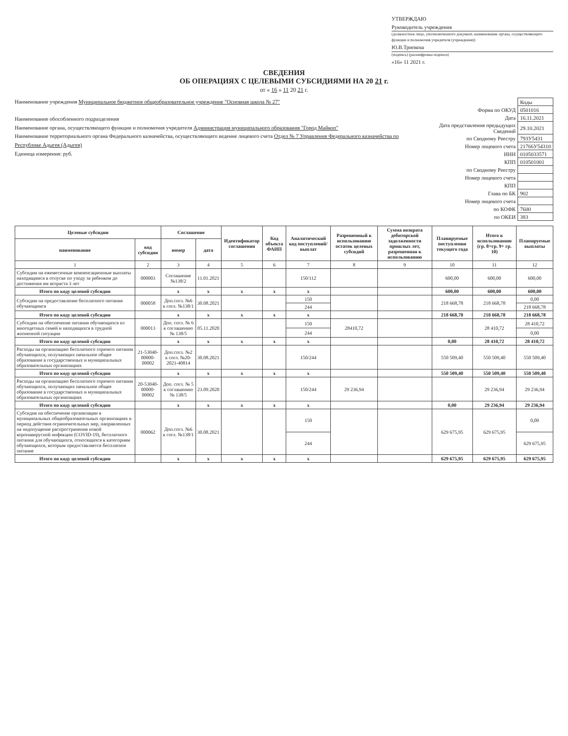УТВЕРЖДАЮ
Руководитель учреждения
(должностное лицо, уполномоченного документ, наименование органа, осуществляющего функции и полномочия учредителя (учреждения))
Ю.В.Трипкош
(подпись) (расшифровка подписи)
«16» 11 2021 г.
СВЕДЕНИЯ
ОБ ОПЕРАЦИЯХ С ЦЕЛЕВЫМИ СУБСИДИЯМИ НА 20 21 г.
от « 16 » 11 20 21 г.
Наименование учреждения Муниципальное бюджетное общеобразовательное учреждение "Основная школа № 27"
Наименование обособленного подразделения
Наименование органа, осуществляющего функции и полномочия учредителя Администрация муниципального образования "Город Майкоп"
Наименование территориального органа Федерального казначейства, осуществляющего ведение лицевого счета Отдел № 7 Управления Федерального казначейства по Республике Адыгея (Адыгея)
Единица измерения: руб.
| | Коды |
| Форма по ОКУД | 0501016 |
| Дата | 16.11.2021 |
| Дата представления предыдущих Сведений | 29.10.2021 |
| по Сводному Реестру | 793У5431 |
| Номер лицевого счета | 21766У54310 |
| ИНН | 0105033571 |
| КПП | 010501001 |
| по Сводному Реестру | |
| Номер лицевого счета | |
| КПП | |
| Глава по БК | 902 |
| Номер лицевого счета | |
| по КОФК | 7600 |
| по ОКЕИ | 383 |
| Целевые субсидии | | Соглашение | | Идентификатор соглашения | Код объекта ФАИП | Аналитический код поступлений/ выплат | Разрешенный к использованию остаток целевых субсидий | Сумма возврата дебиторской задолженности прошлых лет, разрешенная к использованию | Планируемые поступления текущего года | Итого к использованию (гр. 8+гр. 9+ гр. 10) | Планируемые выплаты |
| --- | --- | --- | --- | --- | --- | --- | --- | --- | --- | --- | --- |
| наименование | код субсидии | номер | дата | | | | | | | | |
| 1 | 2 | 3 | 4 | 5 | 6 | 7 | 8 | 9 | 10 | 11 | 12 |
| Субсидии на ежемесячные компенсационные выплаты находящимся в отпуске по уходу за ребенком до достижения им возраста 3 лет | 000003 | Соглашение №138/2 | 11.01.2021 | | | 150/112 | | | 600,00 | 600,00 | 600,00 |
| Итого по коду целевой субсидии | | x | x | x | x | x | | | 600,00 | 600,00 | 600,00 |
| Субсидии на предоставление бесплатного питания обучающимся | 000058 | Доп.согл. №6 к согл. №138/1 | 30.08.2021 | | | 150 | | | 218 668,78 | 218 668,78 | 0,00 |
| | | | | | | 244 | | | | | 218 668,78 |
| Итого по коду целевой субсидии | | x | x | x | x | x | | | 218 668,78 | 218 668,78 | 218 668,78 |
| Субсидии на обеспечение питания обучающихся из многодетных семей и находящихся в трудной жизненной ситуации | 000013 | Доп. согл. № 6 к соглашению № 138/5 | 05.11.2020 | | | 150 | 28410,72 | | | 28 410,72 | 28 410,72 |
| | | | | | | 244 | | | | | 0,00 |
| Итого по коду целевой субсидии | | x | x | x | x | x | | | 0,00 | 28 410,72 | 28 410,72 |
| Расходы на организацию бесплатного горячего питания обучающихся, получающих начальное общее образование в государственных и муниципальных образовательных организациях | 21-53040-00000-00002 | Доп.согл. №2 к согл. №20-2021-40814 | 30.08.2021 | | | 150/244 | | | 550 509,40 | 550 509,40 | 550 509,40 |
| Итого по коду целевой субсидии | | x | x | x | x | x | | | 550 509,40 | 550 509,40 | 550 509,40 |
| Расходы на организацию бесплатного горячего питания обучающихся, получающих начальное общее образование в государственных и муниципальных образовательных организациях | 20-53040-00000-00002 | Доп. согл. № 5 к соглашению № 138/5 | 23.09.2020 | | | 150/244 | 29 236,94 | | | 29 236,94 | 29 236,94 |
| Итого по коду целевой субсидии | | x | x | x | x | x | | | 0,00 | 29 236,94 | 29 236,94 |
| Субсидия на обеспечение организации в муниципальных общеобразовательных организациях в период действия ограничительных мер, направленных на недопущение распространения новой коронавирусной инфекции (COVID-19), бесплатного питания для обучающихся, относящихся к категориям обучающихся, которым предоставляется бесплатное питание | 000062 | Доп.согл. №6 к согл. №138/1 | 30.08.2021 | | | 150 | | | 629 675,95 | 629 675,95 | 0,00 |
| | | | | | | 244 | | | | | 629 675,95 |
| Итого по коду целевой субсидии | | x | x | x | x | x | | | 629 675,95 | 629 675,95 | 629 675,95 |